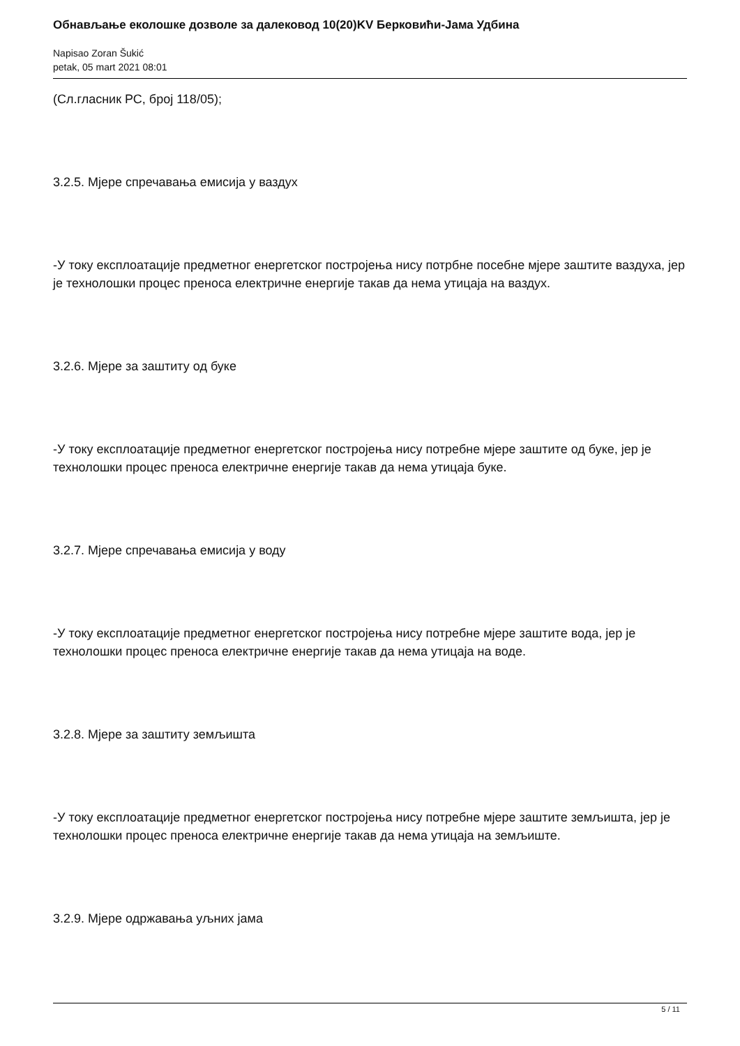Обнављање еколошке дозволе за далековод 10(20)KV Берковићи-Јама Удбина
Napisao Zoran Šukić
petak, 05 mart 2021 08:01
(Сл.гласник РС, број 118/05);
3.2.5. Мјере спречавања емисија у ваздух
-У току експлоатације предметног енергетског постројења нису потрбне посебне мјере заштите ваздуха, јер је технолошки процес преноса електричне енергије такав да нема утицаја на ваздух.
3.2.6. Мјере за заштиту од буке
-У току експлоатације предметног енергетског постројења нису потребне мјере заштите од буке, јер је технолошки процес преноса електричне енергије такав да нема утицаја буке.
3.2.7. Мјере спречавања емисија у воду
-У току експлоатације предметног енергетског постројења нису потребне мјере заштите вода, јер је технолошки процес преноса електричне енергије такав да нема утицаја на воде.
3.2.8. Мјере за заштиту земљишта
-У току експлоатације предметног енергетског постројења нису потребне мјере заштите земљишта, јер је технолошки процес преноса електричне енергије такав да нема утицаја на земљиште.
3.2.9. Мјере одржавања уљних јама
5 / 11